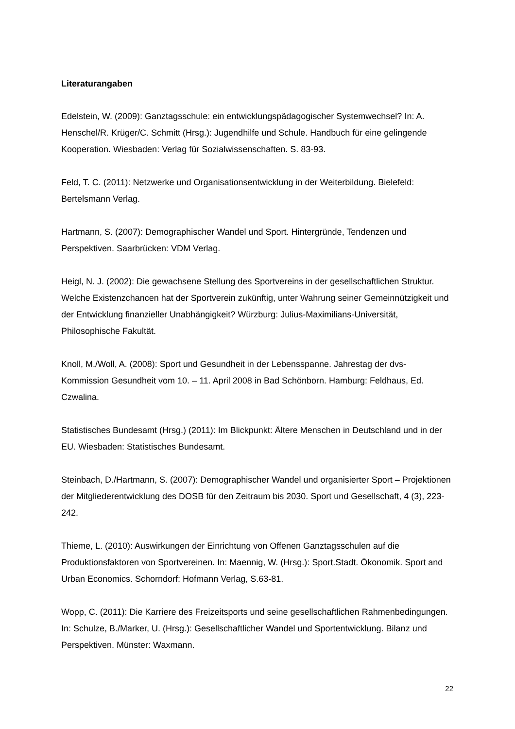Literaturangaben
Edelstein, W. (2009): Ganztagsschule: ein entwicklungspädagogischer Systemwechsel? In: A. Henschel/R. Krüger/C. Schmitt (Hrsg.): Jugendhilfe und Schule. Handbuch für eine gelingende Kooperation. Wiesbaden: Verlag für Sozialwissenschaften. S. 83-93.
Feld, T. C. (2011): Netzwerke und Organisationsentwicklung in der Weiterbildung. Bielefeld: Bertelsmann Verlag.
Hartmann, S. (2007): Demographischer Wandel und Sport. Hintergründe, Tendenzen und Perspektiven. Saarbrücken: VDM Verlag.
Heigl, N. J. (2002): Die gewachsene Stellung des Sportvereins in der gesellschaftlichen Struktur. Welche Existenzchancen hat der Sportverein zukünftig, unter Wahrung seiner Gemeinnützigkeit und der Entwicklung finanzieller Unabhängigkeit? Würzburg: Julius-Maximilians-Universität, Philosophische Fakultät.
Knoll, M./Woll, A. (2008): Sport und Gesundheit in der Lebensspanne. Jahrestag der dvs-Kommission Gesundheit vom 10. – 11. April 2008 in Bad Schönborn. Hamburg: Feldhaus, Ed. Czwalina.
Statistisches Bundesamt (Hrsg.) (2011): Im Blickpunkt: Ältere Menschen in Deutschland und in der EU. Wiesbaden: Statistisches Bundesamt.
Steinbach, D./Hartmann, S. (2007): Demographischer Wandel und organisierter Sport – Projektionen der Mitgliederentwicklung des DOSB für den Zeitraum bis 2030. Sport und Gesellschaft, 4 (3), 223-242.
Thieme, L. (2010): Auswirkungen der Einrichtung von Offenen Ganztagsschulen auf die Produktionsfaktoren von Sportvereinen. In: Maennig, W. (Hrsg.): Sport.Stadt. Ökonomik. Sport and Urban Economics. Schorndorf: Hofmann Verlag, S.63-81.
Wopp, C. (2011): Die Karriere des Freizeitsports und seine gesellschaftlichen Rahmenbedingungen. In: Schulze, B./Marker, U. (Hrsg.): Gesellschaftlicher Wandel und Sportentwicklung. Bilanz und Perspektiven. Münster: Waxmann.
22